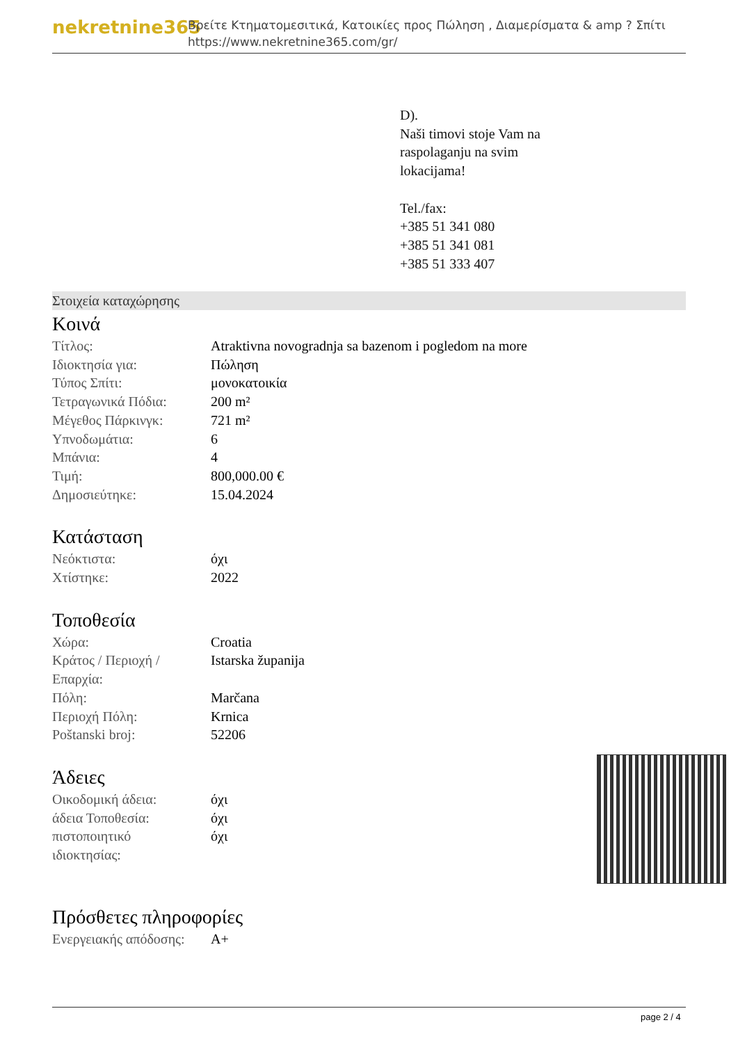nekretnine365
Βρείτε Κτηματομεσιτικά, Κατοικίες προς Πώληση , Διαμερίσματα & amp ? Σπίτι
https://www.nekretnine365.com/gr/
D).
Naši timovi stoje Vam na
raspolaganju na svim
lokacijama!
Tel./fax:
+385 51 341 080
+385 51 341 081
+385 51 333 407
Στοιχεία καταχώρησης
Κοινά
| Τίτλος: | Atraktivna novogradnja sa bazenom i pogledom na more |
| Ιδιοκτησία για: | Πώληση |
| Τύπος Σπίτι: | μονοκατοικία |
| Τετραγωνικά Πόδια: | 200 m² |
| Μέγεθος Πάρκινγκ: | 721 m² |
| Υπνοδωμάτια: | 6 |
| Μπάνια: | 4 |
| Τιμή: | 800,000.00 € |
| Δημοσιεύτηκε: | 15.04.2024 |
Κατάσταση
| Νεόκτιστα: | όχι |
| Χτίστηκε: | 2022 |
Τοποθεσία
| Χώρα: | Croatia |
| Κράτος / Περιοχή / Επαρχία: | Istarska županija |
| Πόλη: | Marčana |
| Περιοχή Πόλη: | Krnica |
| Poštanski broj: | 52206 |
Άδειες
| Οικοδομική άδεια: | όχι |
| άδεια Τοποθεσία: | όχι |
| πιστοποιητικό ιδιοκτησίας: | όχι |
Πρόσθετες πληροφορίες
| Ενεργειακής απόδοσης: | A+ |
page 2 / 4